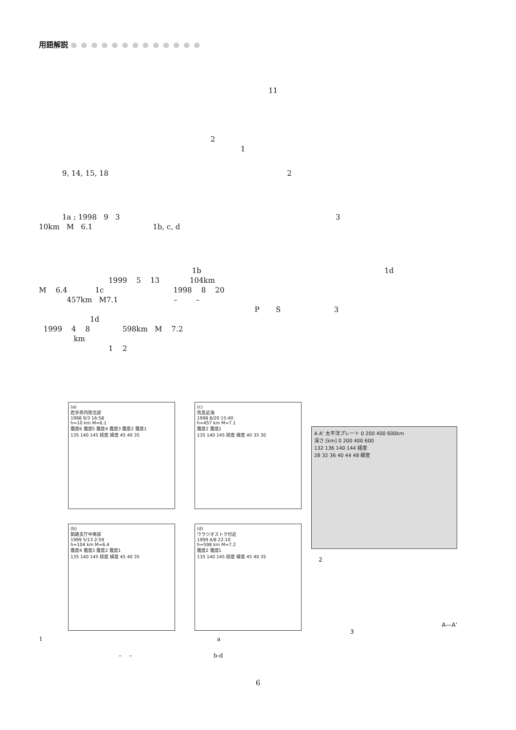用語解説 ●●●●●●●●●●●●●
11
2
1
9, 14, 15, 18 2
1a ; 1998 9 3 3
10km M 6.1 1b, c, d
1b 1d
1999 5 13 104km
M 6.4 1c 1998 8 20
457km M7.1 – –
P S 3
1d
1999 4 8 598km M 7.2
km
1 2
(a)
岩手県内陸北部
1998 9/3 16:58
h=10 km M=6.1
震度6 震度5 震度4 震度3 震度2 震度1
135 140 145 経度 緯度 45 40 35
(c)
鳥島近海
1998 8/20 15:40
h=457 km M=7.1
震度2 震度1
135 140 145 経度 緯度 40 35 30
(b)
釧路支庁中南部
1999 5/13 2:59
h=104 km M=6.4
震度4 震度3 震度2 震度1
135 140 145 経度 緯度 45 40 35
(d)
ウラジオストク付近
1999 4/8 22:10
h=598 km M=7.2
震度2 震度1
135 140 145 経度 緯度 45 40 35
1 a
– – b-d
A A' 太平洋プレート 0 200 400 600km
深さ [km] 0 200 400 600
132 136 140 144 経度
28 32 36 40 44 48 緯度
2
A—A'
3
6